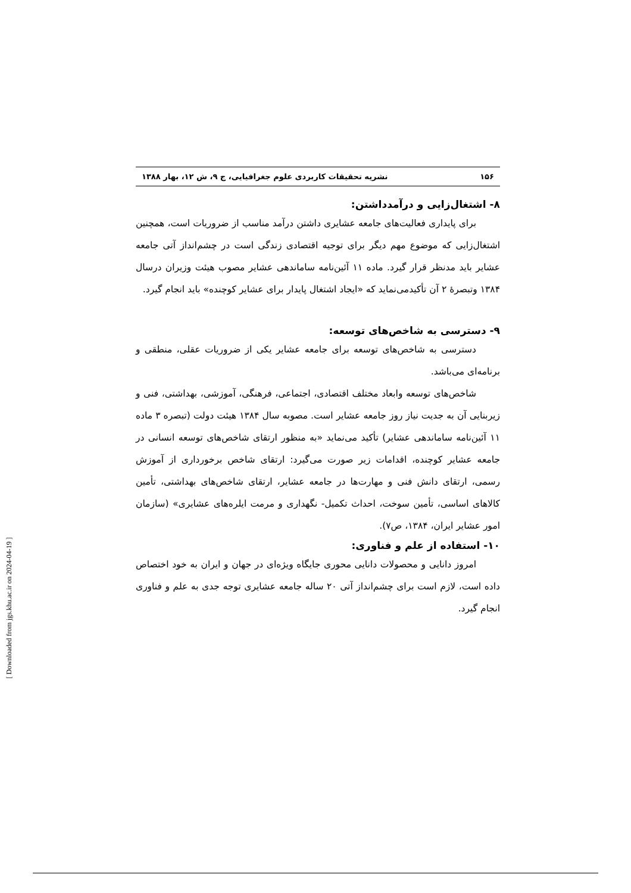۱۵۶ نشریه تحقیقات کاربردی علوم جغرافیایی، ج ۹، ش ۱۲، بهار ۱۳۸۸
۸- اشتغال‌زایی و درآمدداشتن:
برای پایداری فعالیت‌های جامعه عشایری داشتن درآمد مناسب از ضروریات است، همچنین اشتغال‌زایی که موضوع مهم دیگر برای توجیه اقتصادی زندگی است در چشم‌انداز آتی جامعه عشایر باید مدنظر قرار گیرد. ماده ۱۱ آئین‌نامه ساماندهی عشایر مصوب هیئت وزیران درسال ۱۳۸۴ وتبصرهٔ ۲ آن تأکیدمی‌نماید که «ایجاد اشتغال پایدار برای عشایر کوچنده» باید انجام گیرد.
۹- دسترسی به شاخص‌های توسعه:
دسترسی به شاخص‌های توسعه برای جامعه عشایر یکی از ضروریات عقلی، منطقی و برنامه‌ای می‌باشد.
شاخص‌های توسعه وابعاد مختلف اقتصادی، اجتماعی، فرهنگی، آموزشی، بهداشتی، فنی و زیربنایی آن به جدیت نیاز روز جامعه عشایر است. مصوبه سال ۱۳۸۴ هیئت دولت (تبصره ۳ ماده ۱۱ آئین‌نامه ساماندهی عشایر) تأکید می‌نماید «به منظور ارتقای شاخص‌های توسعه انسانی در جامعه عشایر کوچنده، اقدامات زیر صورت می‌گیرد: ارتقای شاخص برخورداری از آموزش رسمی، ارتقای دانش فنی و مهارت‌ها در جامعه عشایر، ارتقای شاخص‌های بهداشتی، تأمین کالاهای اساسی، تأمین سوخت، احداث تکمیل- نگهداری و مرمت ایلره‌های عشایری» (سازمان امور عشایر ایران، ۱۳۸۴، ص۷).
۱۰- استفاده از علم و فناوری:
امروز دانایی و محصولات دانایی محوری جایگاه ویژه‌ای در جهان و ایران به خود اختصاص داده است، لازم است برای چشم‌انداز آتی ۲۰ ساله جامعه عشایری توجه جدی به علم و فناوری انجام گیرد.
[ Downloaded from jgs.khu.ac.ir on 2024-04-19 ]